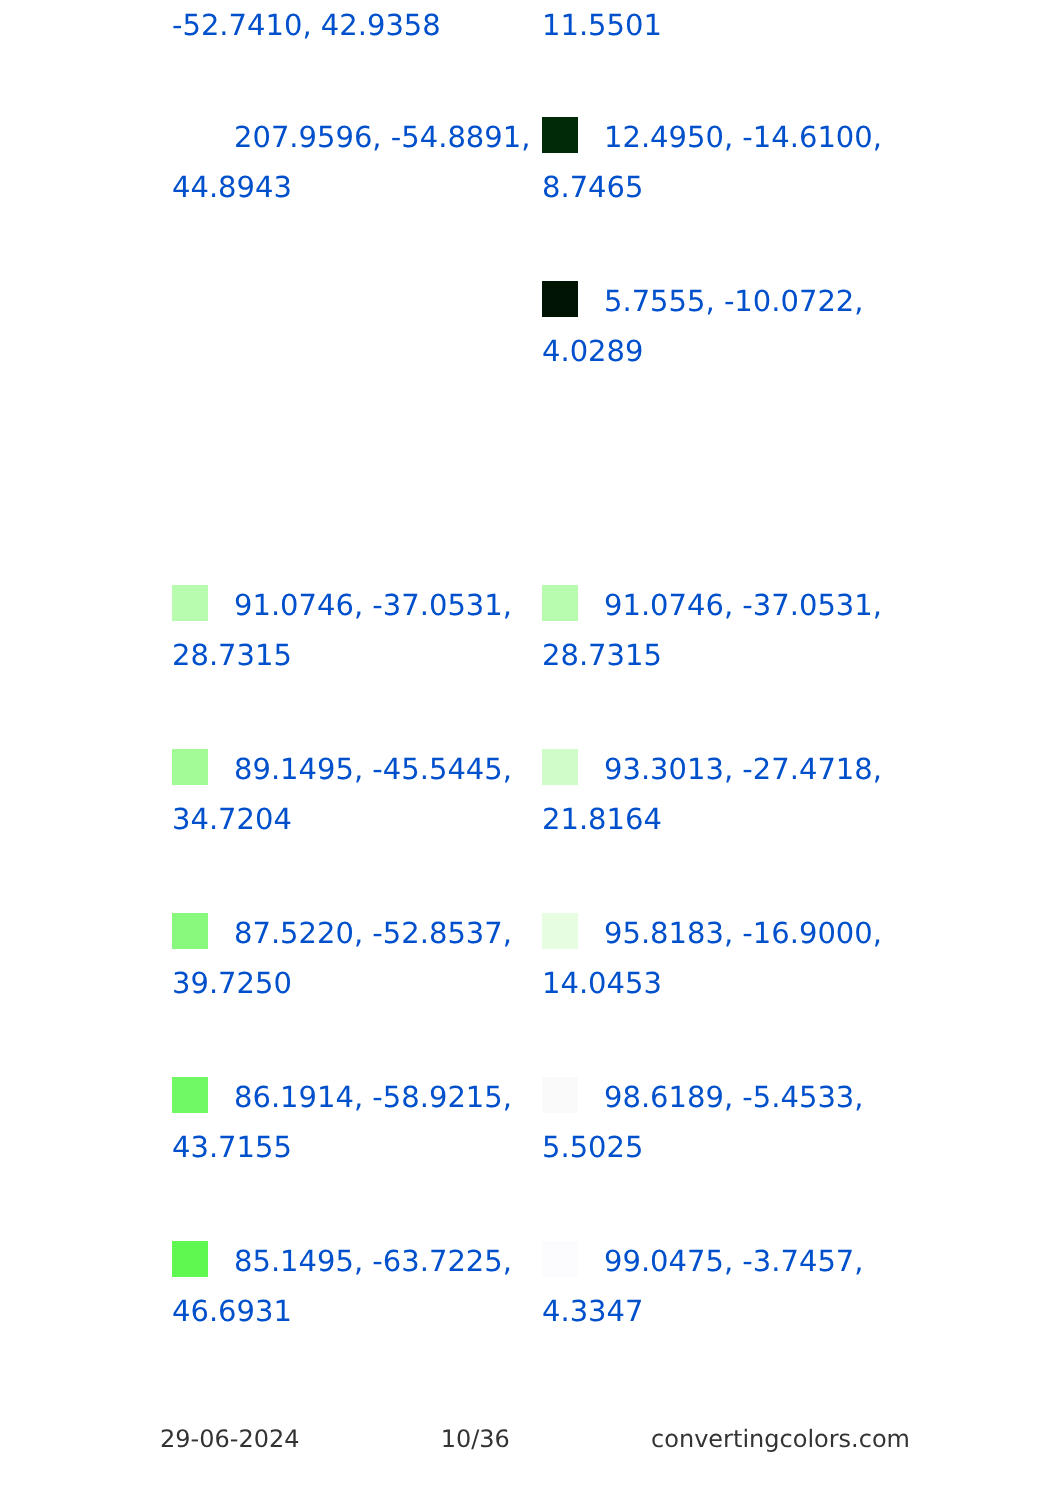-52.7410, 42.9358 11.5501
207.9596, -54.8891, 44.8943
12.4950, -14.6100, 8.7465
5.7555, -10.0722, 4.0289
91.0746, -37.0531, 28.7315
91.0746, -37.0531, 28.7315
89.1495, -45.5445, 34.7204
93.3013, -27.4718, 21.8164
87.5220, -52.8537, 39.7250
95.8183, -16.9000, 14.0453
86.1914, -58.9215, 43.7155
98.6189, -5.4533, 5.5025
85.1495, -63.7225, 46.6931
99.0475, -3.7457, 4.3347
29-06-2024 10/36 convertingcolors.com